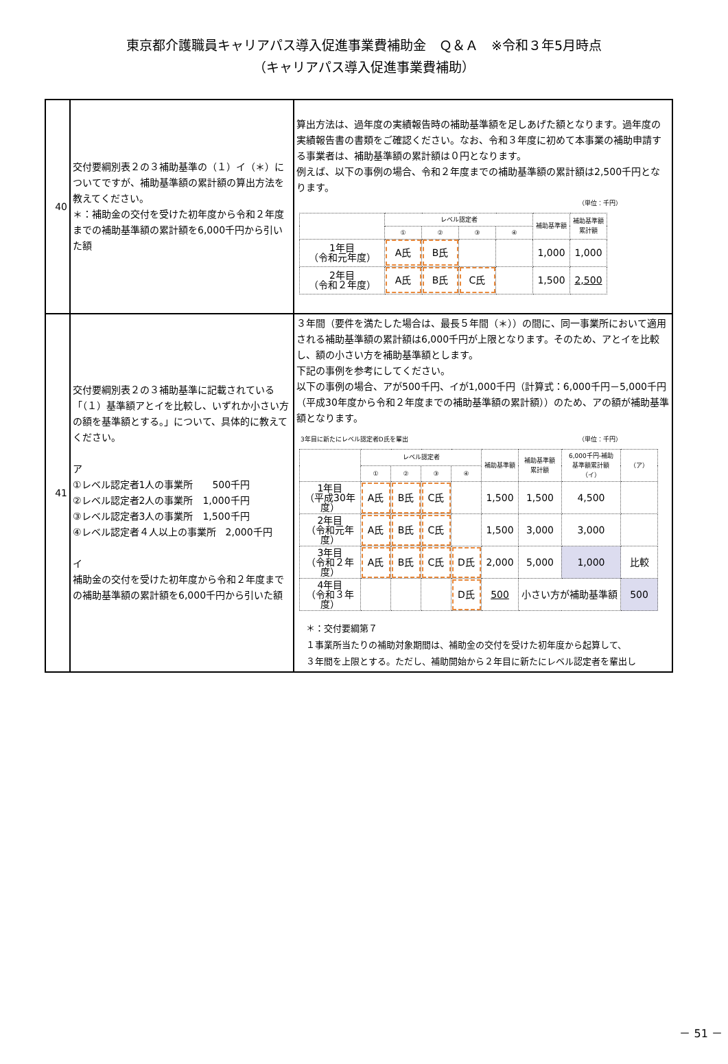東京都介護職員キャリアパス導入促進事業費補助金　Ｑ＆Ａ　※令和３年5月時点
（キャリアパス導入促進事業費補助）
| 40 | 交付要綱別表２の３補助基準の（１）イ（＊）についてですが、補助基準額の累計額の算出方法を教えてください。 ＊：補助金の交付を受けた初年度から令和２年度までの補助基準額の累計額を6,000千円から引いた額 | 算出方法は、過年度の実績報告時の補助基準額を足しあげた額となります。過年度の実績報告書の書類をご確認ください。なお、令和３年度に初めて本事業の補助申請する事業者は、補助基準額の累計額は０円となります。 例えば、以下の事例の場合、令和２年度までの補助基準額の累計額は2,500千円となります。 （単位：千円） / / レベル認定者 / / / / 補助基準額 / 補助基準額 累計額 / / --- / --- / --- / --- / --- / --- / --- / / / ① / ② / ③ / ④ / / / / 1年目 （令和元年度） / A氏 / B氏 / / / 1,000 / 1,000 / / 2年目 （令和２年度） / A氏 / B氏 / C氏 / / 1,500 / 2,500 / |
| 41 | 交付要綱別表２の３補助基準に記載されている「（１）基準額アとイを比較し、いずれか小さい方の額を基準額とする。」について、具体的に教えてください。 ア ①レベル認定者1人の事業所 500千円 ②レベル認定者2人の事業所 1,000千円 ③レベル認定者3人の事業所 1,500千円 ④レベル認定者４人以上の事業所 2,000千円 イ 補助金の交付を受けた初年度から令和２年度までの補助基準額の累計額を6,000千円から引いた額 | ３年間（要件を満たした場合は、最長５年間（＊））の間に、同一事業所において適用される補助基準額の累計額は6,000千円が上限となります。そのため、アとイを比較し、額の小さい方を補助基準額とします。 下記の事例を参考にしてください。 以下の事例の場合、アが500千円、イが1,000千円（計算式：6,000千円－5,000千円（平成30年度から令和２年度までの補助基準額の累計額））のため、アの額が補助基準額となります。 3年目に新たにレベル認定者D氏を輩出 （単位：千円） / / レベル認定者 / / / / 補助基準額 / 補助基準額 累計額 / 6,000千円-補助 基準額累計額 （イ） / （ア） / / --- / --- / --- / --- / --- / --- / --- / --- / --- / / / ① / ② / ③ / ④ / / / / / / 1年目 （平成30年度） / A氏 / B氏 / C氏 / / 1,500 / 1,500 / 4,500 / / / 2年目 （令和元年度） / A氏 / B氏 / C氏 / / 1,500 / 3,000 / 3,000 / / / 3年目 （令和２年度） / A氏 / B氏 / C氏 / D氏 / 2,000 / 5,000 / 1,000 / 比較 / / 4年目 （令和３年度） / / / / D氏 / 500 / 小さい方が補助基準額 / / 500 / ＊：交付要綱第７ １事業所当たりの補助対象期間は、補助金の交付を受けた初年度から起算して、 ３年間を上限とする。ただし、補助開始から２年目に新たにレベル認定者を輩出し |
－ 51 －